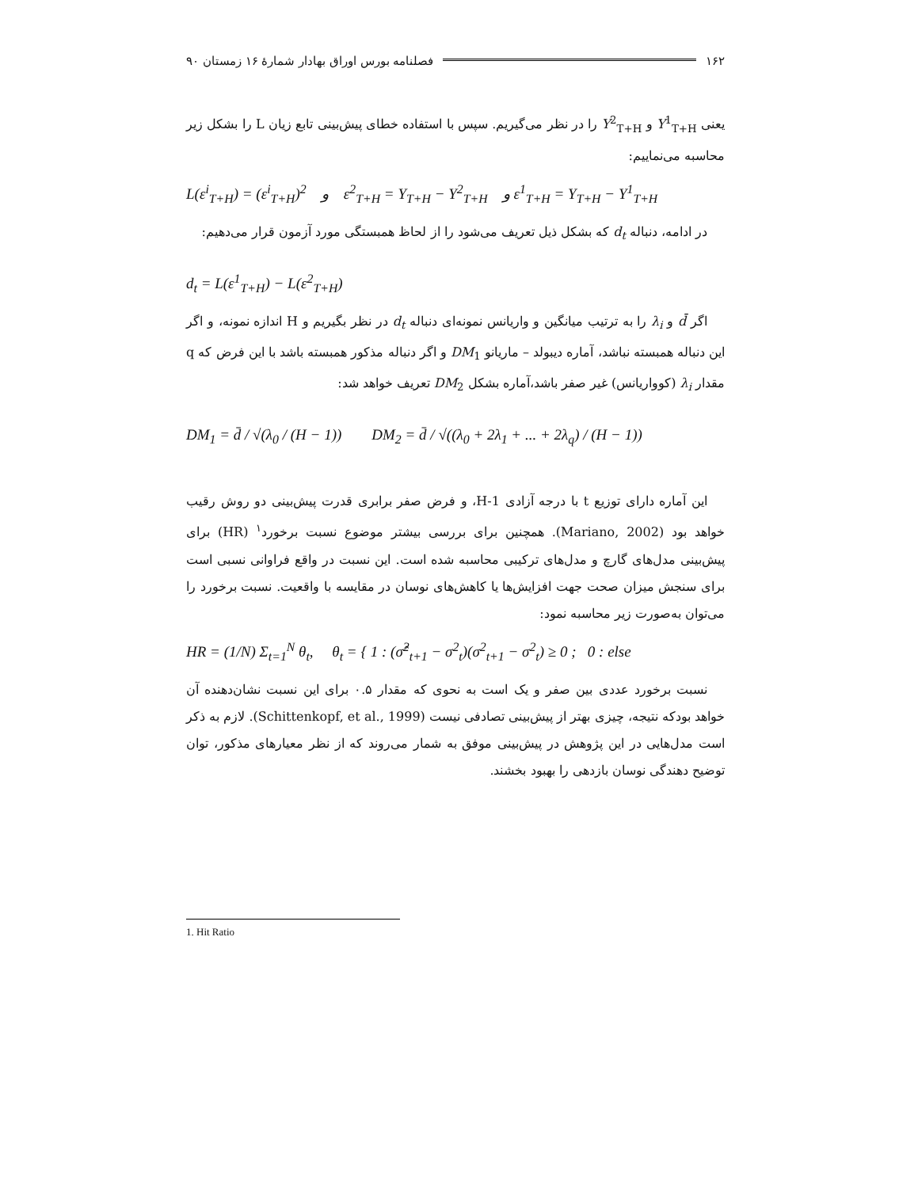۱۶۲ فصلنامه بورس اوراق بهادار شمارهٔ ۱۶ زمستان ۹۰
یعنی Y<sup>1</sup><sub>T+H</sub> و Y<sup>2</sup><sub>T+H</sub> را در نظر می‌گیریم. سپس با استفاده خطای پیش‌بینی تابع زیان L را بشکل زیر محاسبه می‌نماییم:
L(ε<sup>i</sup><sub>T+H</sub>) = (ε<sup>i</sup><sub>T+H</sub>)<sup>2</sup> و ε<sup>2</sup><sub>T+H</sub> = Y<sub>T+H</sub> − Y<sup>2</sup><sub>T+H</sub> و ε<sup>1</sup><sub>T+H</sub> = Y<sub>T+H</sub> − Y<sup>1</sup><sub>T+H</sub>
در ادامه، دنباله d<sub>t</sub> که بشکل ذیل تعریف می‌شود را از لحاظ همبستگی مورد آزمون قرار می‌دهیم:
d<sub>t</sub> = L(ε<sup>1</sup><sub>T+H</sub>) − L(ε<sup>2</sup><sub>T+H</sub>)
اگر d̄ و λ<sub>i</sub> را به ترتیب میانگین و واریانس نمونه‌ای دنباله d<sub>t</sub> در نظر بگیریم و H اندازه نمونه، و اگر این دنباله همبسته نباشد، آماره دیبولد – ماریانو DM<sub>1</sub> و اگر دنباله مذکور همبسته باشد با این فرض که q مقدار λ<sub>i</sub> (کوواریانس) غیر صفر باشد،آماره بشکل DM<sub>2</sub> تعریف خواهد شد:
DM<sub>1</sub> = d̄ / √(λ<sub>0</sub> / (H − 1)) DM<sub>2</sub> = d̄ / √((λ<sub>0</sub> + 2λ<sub>1</sub> + ... + 2λ<sub>q</sub>) / (H − 1))
این آماره دارای توزیع t با درجه آزادی H-1، و فرض صفر برابری قدرت پیش‌بینی دو روش رقیب خواهد بود (Mariano, 2002). همچنین برای بررسی بیشتر موضوع نسبت برخورد<sup>۱</sup> (HR) برای پیش‌بینی مدل‌های گارچ و مدل‌های ترکیبی محاسبه شده است. این نسبت در واقع فراوانی نسبی است برای سنجش میزان صحت جهت افزایش‌ها یا کاهش‌های نوسان در مقایسه با واقعیت. نسبت برخورد را می‌توان به‌صورت زیر محاسبه نمود:
HR = (1/N) Σ<sub>t=1</sub><sup>N</sup> θ<sub>t</sub>, θ<sub>t</sub> = { 1 : (σ̂<sup>2</sup><sub>t+1</sub> − σ<sup>2</sup><sub>t</sub>)(σ<sup>2</sup><sub>t+1</sub> − σ<sup>2</sup><sub>t</sub>) ≥ 0 ; 0 : else
نسبت برخورد عددی بین صفر و یک است به نحوی که مقدار ۰.۵ برای این نسبت نشان‌دهنده آن خواهد بودکه نتیجه، چیزی بهتر از پیش‌بینی تصادفی نیست (Schittenkopf, et al., 1999). لازم به ذکر است مدل‌هایی در این پژوهش در پیش‌بینی موفق به شمار می‌روند که از نظر معیارهای مذکور، توان توضیح دهندگی نوسان بازدهی را بهبود بخشند.
1. Hit Ratio